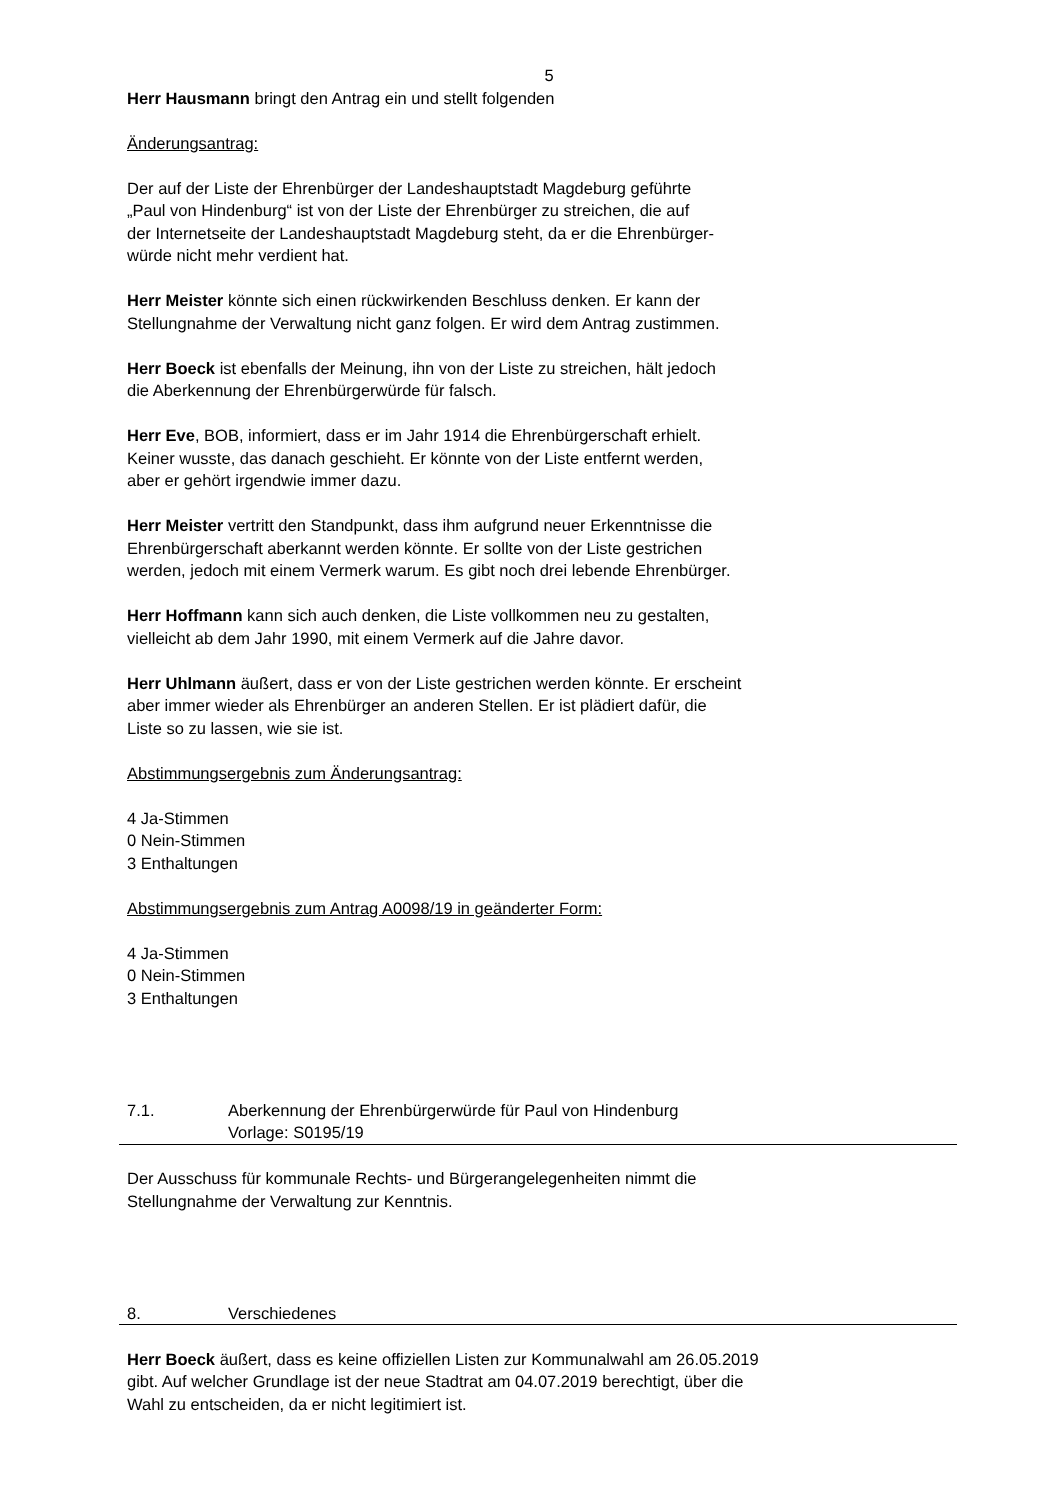5
Herr Hausmann bringt den Antrag ein und stellt folgenden
Änderungsantrag:
Der auf der Liste der Ehrenbürger der Landeshauptstadt Magdeburg geführte
„Paul von Hindenburg“ ist von der Liste der Ehrenbürger zu streichen, die auf
der Internetseite der Landeshauptstadt Magdeburg steht, da er die Ehrenbürger-
würde nicht mehr verdient hat.
Herr Meister könnte sich einen rückwirkenden Beschluss denken. Er kann der
Stellungnahme der Verwaltung nicht ganz folgen. Er wird dem Antrag zustimmen.
Herr Boeck ist ebenfalls der Meinung, ihn von der Liste zu streichen, hält jedoch
die Aberkennung der Ehrenbürgerwürde für falsch.
Herr Eve, BOB, informiert, dass er im Jahr 1914 die Ehrenbürgerschaft erhielt.
Keiner wusste, das danach geschieht. Er könnte von der Liste entfernt werden,
aber er gehört irgendwie immer dazu.
Herr Meister vertritt den Standpunkt, dass ihm aufgrund neuer Erkenntnisse die
Ehrenbürgerschaft aberkannt werden könnte. Er sollte von der Liste gestrichen
werden, jedoch mit einem Vermerk warum. Es gibt noch drei lebende Ehrenbürger.
Herr Hoffmann kann sich auch denken, die Liste vollkommen neu zu gestalten,
vielleicht ab dem Jahr 1990, mit einem Vermerk auf die Jahre davor.
Herr Uhlmann äußert, dass er von der Liste gestrichen werden könnte. Er erscheint
aber immer wieder als Ehrenbürger an anderen Stellen. Er ist plädiert dafür, die
Liste so zu lassen, wie sie ist.
Abstimmungsergebnis zum Änderungsantrag:
4 Ja-Stimmen
0 Nein-Stimmen
3 Enthaltungen
Abstimmungsergebnis zum Antrag A0098/19 in geänderter Form:
4 Ja-Stimmen
0 Nein-Stimmen
3 Enthaltungen
7.1. Aberkennung der Ehrenbürgerwürde für Paul von Hindenburg
Vorlage: S0195/19
Der Ausschuss für kommunale Rechts- und Bürgerangelegenheiten nimmt die
Stellungnahme der Verwaltung zur Kenntnis.
8. Verschiedenes
Herr Boeck äußert, dass es keine offiziellen Listen zur Kommunalwahl am 26.05.2019
gibt. Auf welcher Grundlage ist der neue Stadtrat am 04.07.2019 berechtigt, über die
Wahl zu entscheiden, da er nicht legitimiert ist.